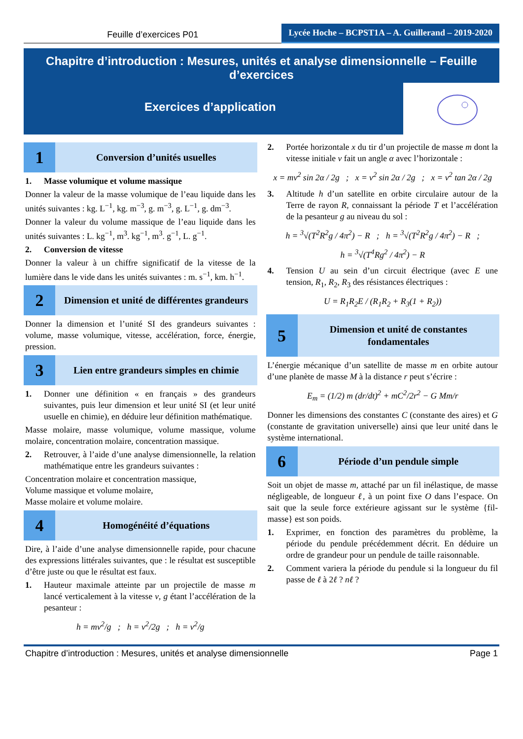Feuille d’exercices P01
Lycée Hoche – BCPST1A – A. Guillerand – 2019-2020
Chapitre d’introduction : Mesures, unités et analyse dimensionnelle – Feuille d’exercices
Exercices d’application
1
Conversion d’unités usuelles
1. Masse volumique et volume massique
Donner la valeur de la masse volumique de l’eau liquide dans les unités suivantes : kg. L<sup>−1</sup>, kg. m<sup>−3</sup>, g. m<sup>−3</sup>, g. L<sup>−1</sup>, g. dm<sup>−3</sup>.
Donner la valeur du volume massique de l’eau liquide dans les unités suivantes : L. kg<sup>−1</sup>, m<sup>3</sup>. kg<sup>−1</sup>, m<sup>3</sup>. g<sup>−1</sup>, L. g<sup>−1</sup>.
2. Conversion de vitesse
Donner la valeur à un chiffre significatif de la vitesse de la lumière dans le vide dans les unités suivantes : m. s<sup>−1</sup>, km. h<sup>−1</sup>.
2
Dimension et unité de différentes grandeurs
Donner la dimension et l’unité SI des grandeurs suivantes : volume, masse volumique, vitesse, accélération, force, énergie, pression.
3
Lien entre grandeurs simples en chimie
1. Donner une définition « en français » des grandeurs suivantes, puis leur dimension et leur unité SI (et leur unité usuelle en chimie), en déduire leur définition mathématique.
Masse molaire, masse volumique, volume massique, volume molaire, concentration molaire, concentration massique.
2. Retrouver, à l’aide d’une analyse dimensionnelle, la relation mathématique entre les grandeurs suivantes :
Concentration molaire et concentration massique,
Volume massique et volume molaire,
Masse molaire et volume molaire.
4
Homogénéité d’équations
Dire, à l’aide d’une analyse dimensionnelle rapide, pour chacune des expressions littérales suivantes, que : le résultat est susceptible d’être juste ou que le résultat est faux.
1. Hauteur maximale atteinte par un projectile de masse m lancé verticalement à la vitesse v, g étant l’accélération de la pesanteur :
h = mv<sup>2</sup>/g ; h = v<sup>2</sup>/2g ; h = v<sup>2</sup>/g
2. Portée horizontale x du tir d’un projectile de masse m dont la vitesse initiale v fait un angle α avec l’horizontale :
x = mv<sup>2</sup> sin 2α / 2g ; x = v<sup>2</sup> sin 2α / 2g ; x = v<sup>2</sup> tan 2α / 2g
3. Altitude h d’un satellite en orbite circulaire autour de la Terre de rayon R, connaissant la période T et l’accélération de la pesanteur g au niveau du sol :
h = <sup>3</sup>√(T<sup>2</sup>R<sup>2</sup>g / 4π<sup>2</sup>) − R ; h = <sup>3</sup>√(T<sup>2</sup>R<sup>2</sup>g / 4π<sup>2</sup>) − R ;
h = <sup>3</sup>√(T<sup>4</sup>Rg<sup>2</sup> / 4π<sup>2</sup>) − R
4. Tension U au sein d’un circuit électrique (avec E une tension, R<sub>1</sub>, R<sub>2</sub>, R<sub>3</sub> des résistances électriques :
U = R<sub>1</sub>R<sub>2</sub>E / (R<sub>1</sub>R<sub>2</sub> + R<sub>3</sub>(1 + R<sub>2</sub>))
5
Dimension et unité de constantes fondamentales
L’énergie mécanique d’un satellite de masse m en orbite autour d’une planète de masse M à la distance r peut s’écrire :
E<sub>m</sub> = (1/2) m (dr/dt)<sup>2</sup> + mC<sup>2</sup>/2r<sup>2</sup> − G Mm/r
Donner les dimensions des constantes C (constante des aires) et G (constante de gravitation universelle) ainsi que leur unité dans le système international.
6
Période d’un pendule simple
Soit un objet de masse m, attaché par un fil inélastique, de masse négligeable, de longueur ℓ, à un point fixe O dans l’espace. On sait que la seule force extérieure agissant sur le système {fil-masse} est son poids.
1. Exprimer, en fonction des paramètres du problème, la période du pendule précédemment décrit. En déduire un ordre de grandeur pour un pendule de taille raisonnable.
2. Comment variera la période du pendule si la longueur du fil passe de ℓ à 2ℓ ? nℓ ?
Chapitre d’introduction : Mesures, unités et analyse dimensionnelle Page 1